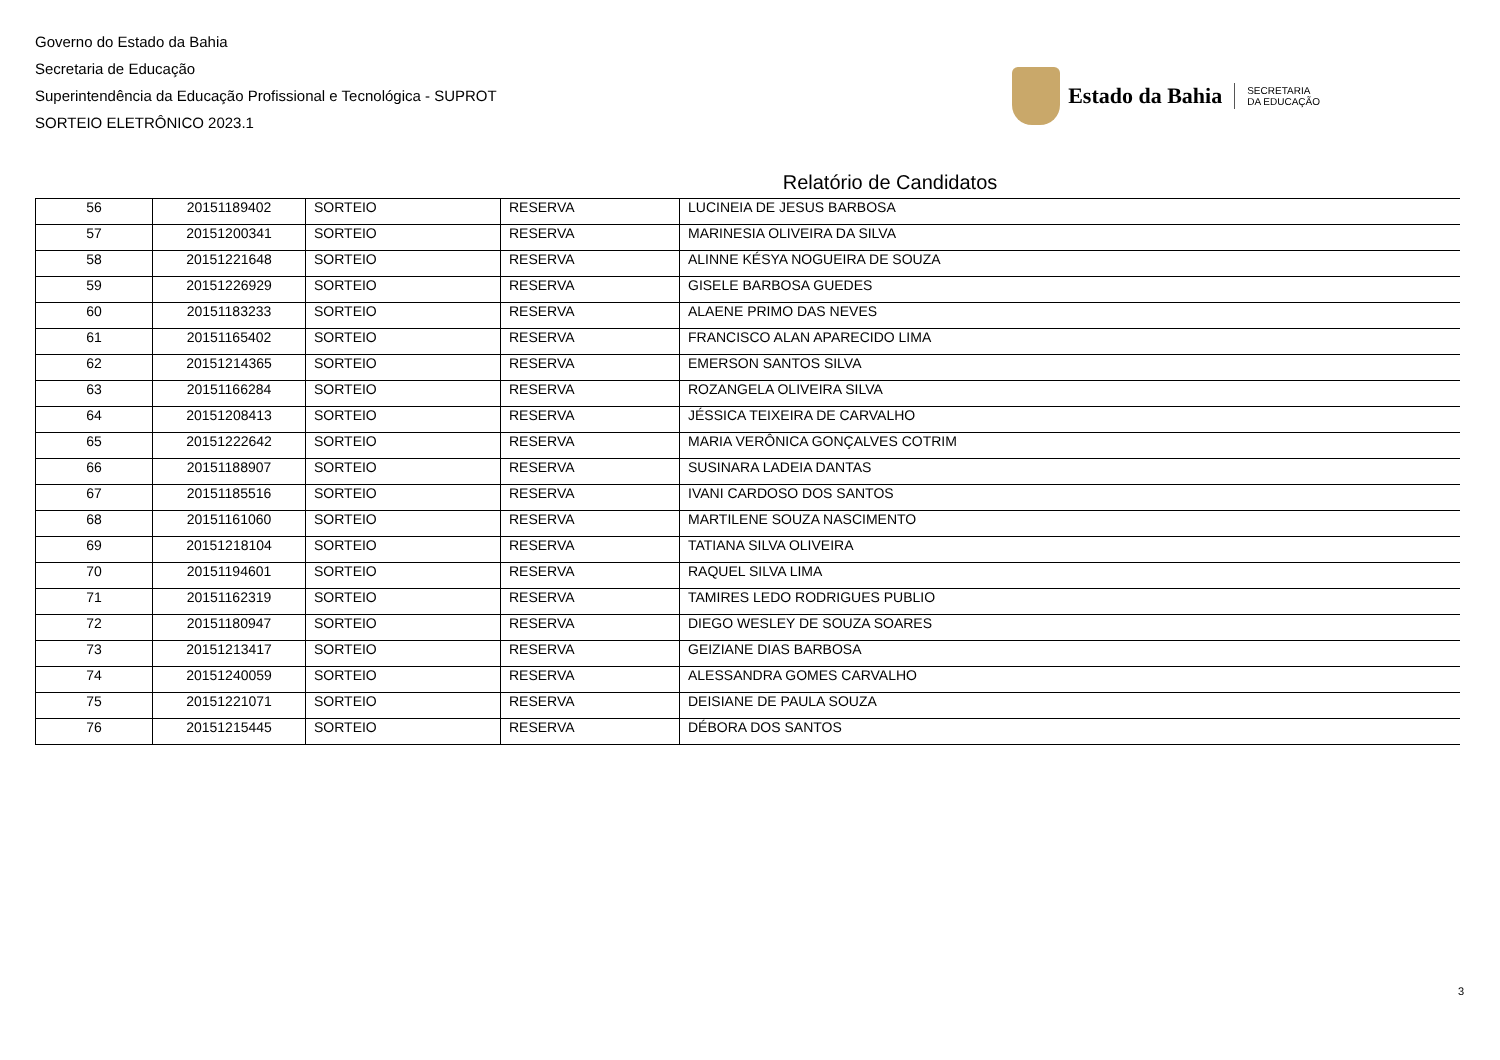Governo do Estado da Bahia
Secretaria de Educação
Superintendência da Educação Profissional e Tecnológica - SUPROT
SORTEIO ELETRÔNICO 2023.1
Estado da Bahia SECRETARIA
DA EDUCAÇÃO
Relatório de Candidatos
| 56 | 20151189402 | SORTEIO | RESERVA | LUCINEIA DE JESUS BARBOSA |
| 57 | 20151200341 | SORTEIO | RESERVA | MARINESIA OLIVEIRA DA SILVA |
| 58 | 20151221648 | SORTEIO | RESERVA | ALINNE KÉSYA NOGUEIRA DE SOUZA |
| 59 | 20151226929 | SORTEIO | RESERVA | GISELE BARBOSA GUEDES |
| 60 | 20151183233 | SORTEIO | RESERVA | ALAENE PRIMO DAS NEVES |
| 61 | 20151165402 | SORTEIO | RESERVA | FRANCISCO ALAN APARECIDO LIMA |
| 62 | 20151214365 | SORTEIO | RESERVA | EMERSON SANTOS SILVA |
| 63 | 20151166284 | SORTEIO | RESERVA | ROZANGELA OLIVEIRA SILVA |
| 64 | 20151208413 | SORTEIO | RESERVA | JÉSSICA TEIXEIRA DE CARVALHO |
| 65 | 20151222642 | SORTEIO | RESERVA | MARIA VERÔNICA GONÇALVES COTRIM |
| 66 | 20151188907 | SORTEIO | RESERVA | SUSINARA LADEIA DANTAS |
| 67 | 20151185516 | SORTEIO | RESERVA | IVANI CARDOSO DOS SANTOS |
| 68 | 20151161060 | SORTEIO | RESERVA | MARTILENE SOUZA NASCIMENTO |
| 69 | 20151218104 | SORTEIO | RESERVA | TATIANA SILVA OLIVEIRA |
| 70 | 20151194601 | SORTEIO | RESERVA | RAQUEL SILVA LIMA |
| 71 | 20151162319 | SORTEIO | RESERVA | TAMIRES LEDO RODRIGUES PUBLIO |
| 72 | 20151180947 | SORTEIO | RESERVA | DIEGO WESLEY DE SOUZA SOARES |
| 73 | 20151213417 | SORTEIO | RESERVA | GEIZIANE DIAS BARBOSA |
| 74 | 20151240059 | SORTEIO | RESERVA | ALESSANDRA GOMES CARVALHO |
| 75 | 20151221071 | SORTEIO | RESERVA | DEISIANE DE PAULA SOUZA |
| 76 | 20151215445 | SORTEIO | RESERVA | DÉBORA DOS SANTOS |
3